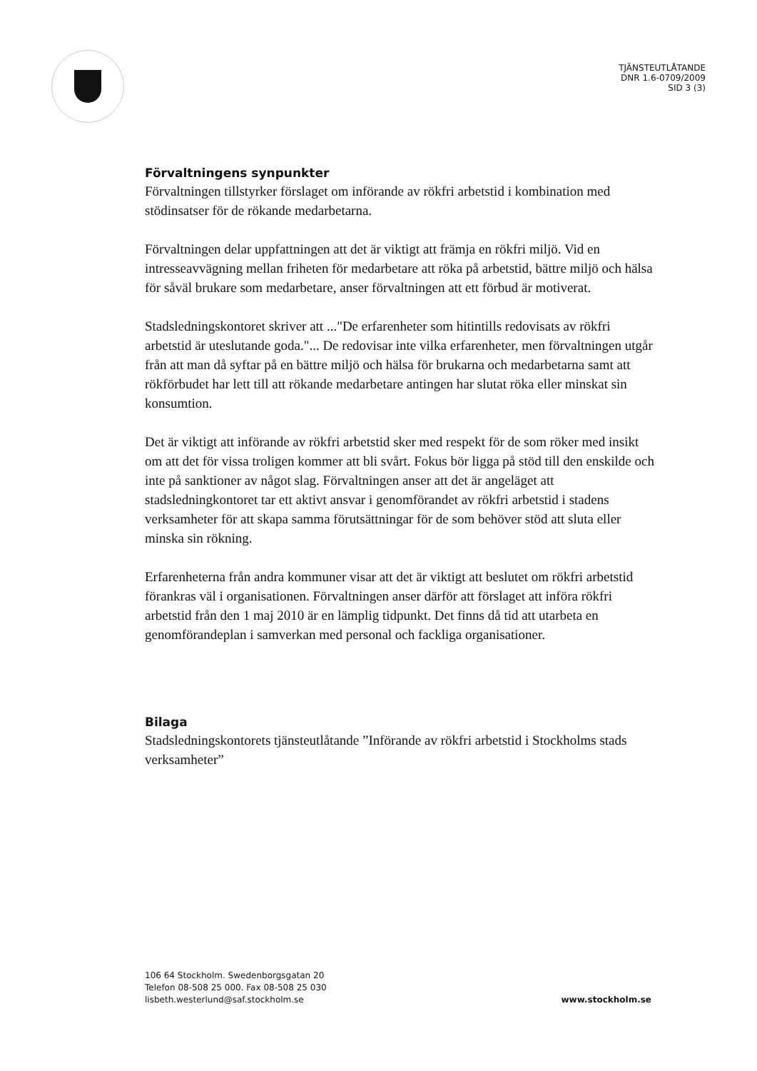TJÄNSTEUTLÅTANDE
DNR 1.6-0709/2009
SID 3 (3)
Förvaltningens synpunkter
Förvaltningen tillstyrker förslaget om införande av rökfri arbetstid i kombination med stödinsatser för de rökande medarbetarna.
Förvaltningen delar uppfattningen att det är viktigt att främja en rökfri miljö. Vid en intresseavvägning mellan friheten för medarbetare att röka på arbetstid, bättre miljö och hälsa för såväl brukare som medarbetare, anser förvaltningen att ett förbud är motiverat.
Stadsledningskontoret skriver att ..."De erfarenheter som hitintills redovisats av rökfri arbetstid är uteslutande goda."... De redovisar inte vilka erfarenheter, men förvaltningen utgår från att man då syftar på en bättre miljö och hälsa för brukarna och medarbetarna samt att rökförbudet har lett till att rökande medarbetare antingen har slutat röka eller minskat sin konsumtion.
Det är viktigt att införande av rökfri arbetstid sker med respekt för de som röker med insikt om att det för vissa troligen kommer att bli svårt. Fokus bör ligga på stöd till den enskilde och inte på sanktioner av något slag. Förvaltningen anser att det är angeläget att stadsledningkontoret tar ett aktivt ansvar i genomförandet av rökfri arbetstid i stadens verksamheter för att skapa samma förutsättningar för de som behöver stöd att sluta eller minska sin rökning.
Erfarenheterna från andra kommuner visar att det är viktigt att beslutet om rökfri arbetstid förankras väl i organisationen. Förvaltningen anser därför att förslaget att införa rökfri arbetstid från den 1 maj 2010 är en lämplig tidpunkt. Det finns då tid att utarbeta en genomförandeplan i samverkan med personal och fackliga organisationer.
Bilaga
Stadsledningskontorets tjänsteutlåtande ”Införande av rökfri arbetstid i Stockholms stads verksamheter”
106 64 Stockholm. Swedenborgsgatan 20
Telefon 08-508 25 000. Fax 08-508 25 030
lisbeth.westerlund@saf.stockholm.se
www.stockholm.se